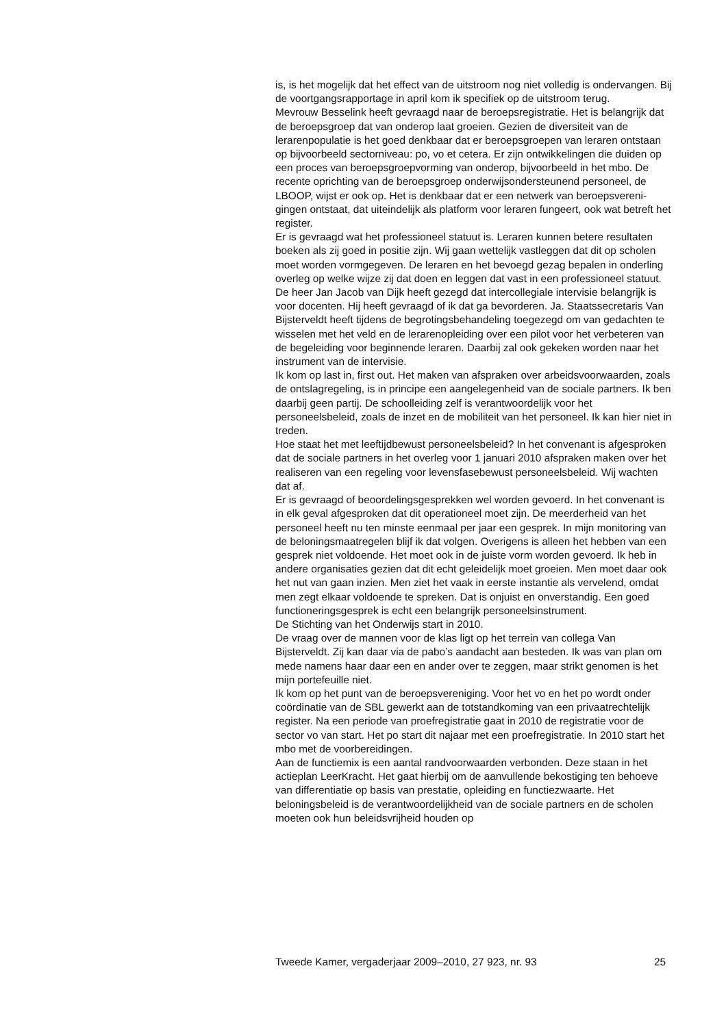is, is het mogelijk dat het effect van de uitstroom nog niet volledig is ondervangen. Bij de voortgangsrapportage in april kom ik specifiek op de uitstroom terug.
Mevrouw Besselink heeft gevraagd naar de beroepsregistratie. Het is belangrijk dat de beroepsgroep dat van onderop laat groeien. Gezien de diversiteit van de lerarenpopulatie is het goed denkbaar dat er beroeps­groepen van leraren ontstaan op bijvoorbeeld sectorniveau: po, vo et cetera. Er zijn ontwikkelingen die duiden op een proces van beroeps­groepvorming van onderop, bijvoorbeeld in het mbo. De recente oprich­ting van de beroepsgroep onderwijsondersteunend personeel, de LBOOP, wijst er ook op. Het is denkbaar dat er een netwerk van beroepsvereni­gingen ontstaat, dat uiteindelijk als platform voor leraren fungeert, ook wat betreft het register.
Er is gevraagd wat het professioneel statuut is. Leraren kunnen betere resultaten boeken als zij goed in positie zijn. Wij gaan wettelijk vastleggen dat dit op scholen moet worden vormgegeven. De leraren en het bevoegd gezag bepalen in onderling overleg op welke wijze zij dat doen en leggen dat vast in een professioneel statuut.
De heer Jan Jacob van Dijk heeft gezegd dat intercollegiale intervisie belangrijk is voor docenten. Hij heeft gevraagd of ik dat ga bevorderen. Ja. Staatssecretaris Van Bijsterveldt heeft tijdens de begrotingsbehande­ling toegezegd om van gedachten te wisselen met het veld en de leraren­opleiding over een pilot voor het verbeteren van de begeleiding voor beginnende leraren. Daarbij zal ook gekeken worden naar het instrument van de intervisie.
Ik kom op last in, first out. Het maken van afspraken over arbeidsvoor­waarden, zoals de ontslagregeling, is in principe een aangelegenheid van de sociale partners. Ik ben daarbij geen partij. De schoolleiding zelf is verantwoordelijk voor het personeelsbeleid, zoals de inzet en de mobiliteit van het personeel. Ik kan hier niet in treden.
Hoe staat het met leeftijdbewust personeelsbeleid? In het convenant is afgesproken dat de sociale partners in het overleg voor 1 januari 2010 afspraken maken over het realiseren van een regeling voor levensfasebe­wust personeelsbeleid. Wij wachten dat af.
Er is gevraagd of beoordelingsgesprekken wel worden gevoerd. In het convenant is in elk geval afgesproken dat dit operationeel moet zijn. De meerderheid van het personeel heeft nu ten minste eenmaal per jaar een gesprek. In mijn monitoring van de beloningsmaatregelen blijf ik dat volgen. Overigens is alleen het hebben van een gesprek niet voldoende. Het moet ook in de juiste vorm worden gevoerd. Ik heb in andere organi­saties gezien dat dit echt geleidelijk moet groeien. Men moet daar ook het nut van gaan inzien. Men ziet het vaak in eerste instantie als vervelend, omdat men zegt elkaar voldoende te spreken. Dat is onjuist en onver­standig. Een goed functioneringsgesprek is echt een belangrijk perso­neelsinstrument.
De Stichting van het Onderwijs start in 2010.
De vraag over de mannen voor de klas ligt op het terrein van collega Van Bijsterveldt. Zij kan daar via de pabo’s aandacht aan besteden. Ik was van plan om mede namens haar daar een en ander over te zeggen, maar strikt genomen is het mijn portefeuille niet.
Ik kom op het punt van de beroepsvereniging. Voor het vo en het po wordt onder coördinatie van de SBL gewerkt aan de totstandkoming van een privaatrechtelijk register. Na een periode van proefregistratie gaat in 2010 de registratie voor de sector vo van start. Het po start dit najaar met een proefregistratie. In 2010 start het mbo met de voorbereidingen.
Aan de functiemix is een aantal randvoorwaarden verbonden. Deze staan in het actieplan LeerKracht. Het gaat hierbij om de aanvullende bekosti­ging ten behoeve van differentiatie op basis van prestatie, opleiding en functiezwaarte. Het beloningsbeleid is de verantwoordelijkheid van de sociale partners en de scholen moeten ook hun beleidsvrijheid houden op
Tweede Kamer, vergaderjaar 2009–2010, 27 923, nr. 93 25